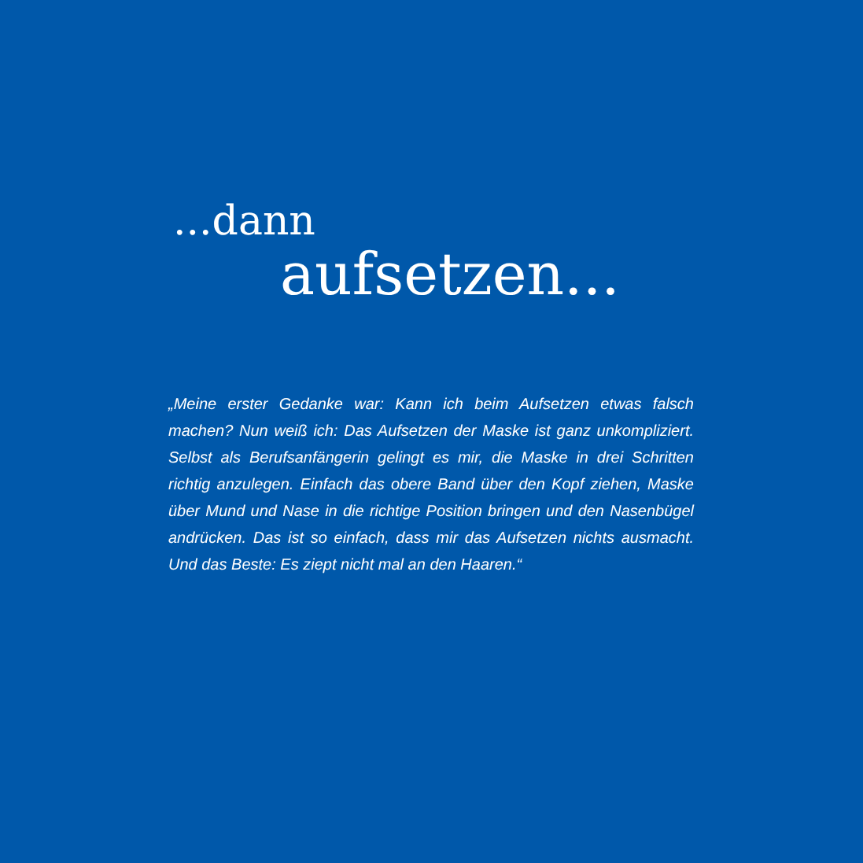...dann
aufsetzen...
„Meine erster Gedanke war: Kann ich beim Aufsetzen etwas falsch machen? Nun weiß ich: Das Aufsetzen der Maske ist ganz unkompli­ziert. Selbst als Berufsanfängerin gelingt es mir, die Maske in drei Schritten richtig anzulegen. Einfach das obere Band über den Kopf ziehen, Maske über Mund und Nase in die richtige Position bringen und den Nasenbügel andrücken. Das ist so einfach, dass mir das Aufsetzen nichts ausmacht. Und das Beste: Es ziept nicht mal an den Haaren.“